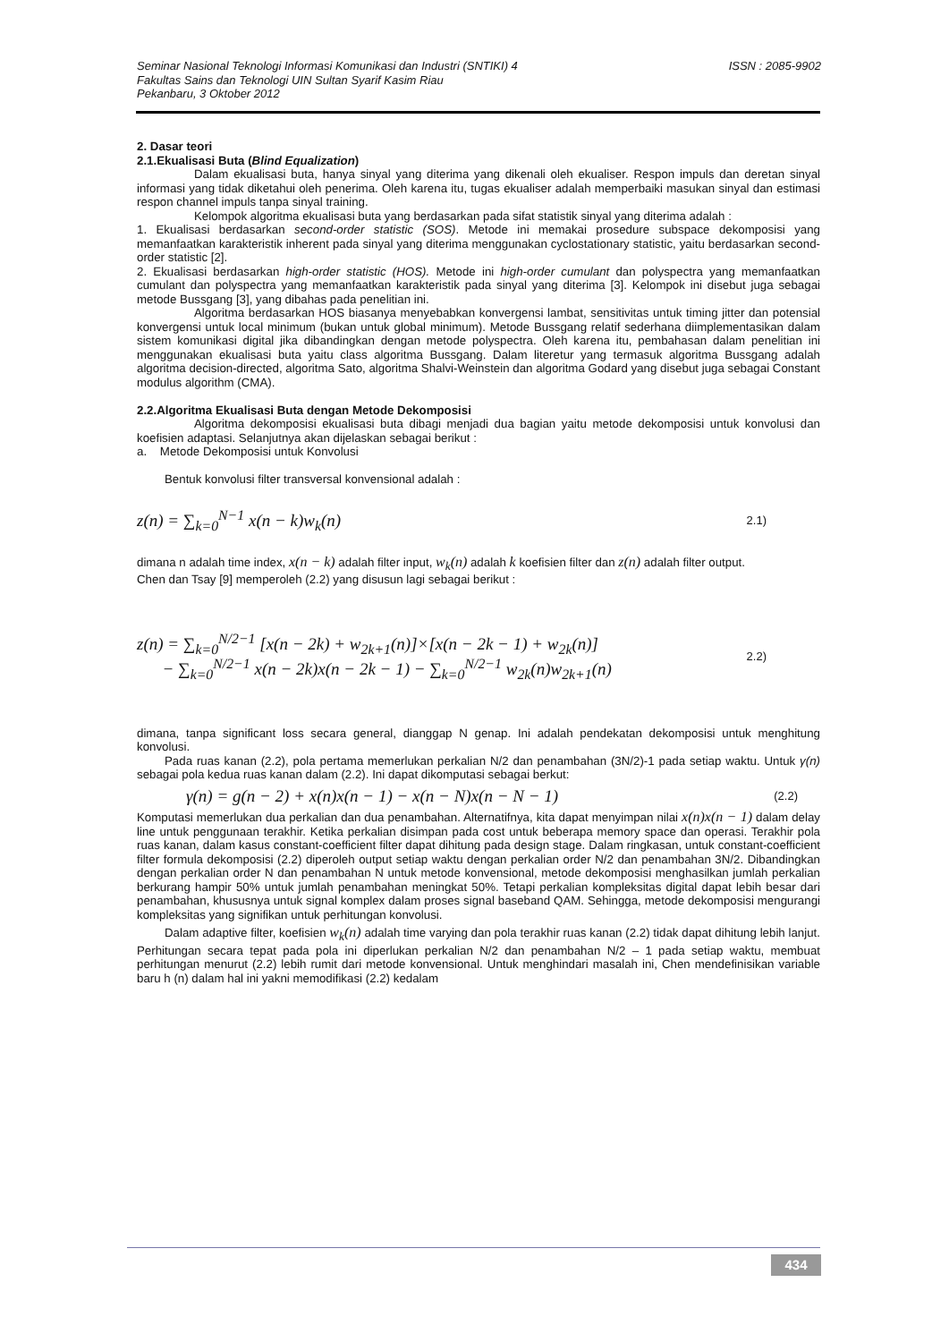ISSN : 2085-9902 Seminar Nasional Teknologi Informasi Komunikasi dan Industri (SNTIKI) 4
Fakultas Sains dan Teknologi UIN Sultan Syarif Kasim Riau
Pekanbaru, 3 Oktober 2012
2. Dasar teori
2.1.Ekualisasi Buta (Blind Equalization)
Dalam ekualisasi buta, hanya sinyal yang diterima yang dikenali oleh ekualiser. Respon impuls dan deretan sinyal informasi yang tidak diketahui oleh penerima. Oleh karena itu, tugas ekualiser adalah memperbaiki masukan sinyal dan estimasi respon channel impuls tanpa sinyal training.
Kelompok algoritma ekualisasi buta yang berdasarkan pada sifat statistik sinyal yang diterima adalah :
1. Ekualisasi berdasarkan second-order statistic (SOS). Metode ini memakai prosedure subspace dekomposisi yang memanfaatkan karakteristik inherent pada sinyal yang diterima menggunakan cyclostationary statistic, yaitu berdasarkan second-order statistic [2].
2. Ekualisasi berdasarkan high-order statistic (HOS). Metode ini high-order cumulant dan polyspectra yang memanfaatkan cumulant dan polyspectra yang memanfaatkan karakteristik pada sinyal yang diterima [3]. Kelompok ini disebut juga sebagai metode Bussgang [3], yang dibahas pada penelitian ini.
Algoritma berdasarkan HOS biasanya menyebabkan konvergensi lambat, sensitivitas untuk timing jitter dan potensial konvergensi untuk local minimum (bukan untuk global minimum). Metode Bussgang relatif sederhana diimplementasikan dalam sistem komunikasi digital jika dibandingkan dengan metode polyspectra. Oleh karena itu, pembahasan dalam penelitian ini menggunakan ekualisasi buta yaitu class algoritma Bussgang. Dalam literetur yang termasuk algoritma Bussgang adalah algoritma decision-directed, algoritma Sato, algoritma Shalvi-Weinstein dan algoritma Godard yang disebut juga sebagai Constant modulus algorithm (CMA).
2.2.Algoritma Ekualisasi Buta dengan Metode Dekomposisi
Algoritma dekomposisi ekualisasi buta dibagi menjadi dua bagian yaitu metode dekomposisi untuk konvolusi dan koefisien adaptasi. Selanjutnya akan dijelaskan sebagai berikut :
a. Metode Dekomposisi untuk Konvolusi
Bentuk konvolusi filter transversal konvensional adalah :
z(n) = ∑<sub>k=0</sub><sup>N−1</sup> x(n − k)w<sub>k</sub>(n) 2.1)
dimana n adalah time index, x(n − k) adalah filter input, w<sub>k</sub>(n) adalah k koefisien filter dan z(n) adalah filter output.
Chen dan Tsay [9] memperoleh (2.2) yang disusun lagi sebagai berikut :
z(n) = ∑<sub>k=0</sub><sup>N/2−1</sup> [x(n − 2k) + w<sub>2k+1</sub>(n)]×[x(n − 2k − 1) + w<sub>2k</sub>(n)]
− ∑<sub>k=0</sub><sup>N/2−1</sup> x(n − 2k)x(n − 2k − 1) − ∑<sub>k=0</sub><sup>N/2−1</sup> w<sub>2k</sub>(n)w<sub>2k+1</sub>(n) 2.2)
dimana, tanpa significant loss secara general, dianggap N genap. Ini adalah pendekatan dekomposisi untuk menghitung konvolusi.
Pada ruas kanan (2.2), pola pertama memerlukan perkalian N/2 dan penambahan (3N/2)-1 pada setiap waktu. Untuk γ(n) sebagai pola kedua ruas kanan dalam (2.2). Ini dapat dikomputasi sebagai berkut:
γ(n) = g(n − 2) + x(n)x(n − 1) − x(n − N)x(n − N − 1) (2.2)
Komputasi memerlukan dua perkalian dan dua penambahan. Alternatifnya, kita dapat menyimpan nilai x(n)x(n − 1) dalam delay line untuk penggunaan terakhir. Ketika perkalian disimpan pada cost untuk beberapa memory space dan operasi. Terakhir pola ruas kanan, dalam kasus constant-coefficient filter dapat dihitung pada design stage. Dalam ringkasan, untuk constant-coefficient filter formula dekomposisi (2.2) diperoleh output setiap waktu dengan perkalian order N/2 dan penambahan 3N/2. Dibandingkan dengan perkalian order N dan penambahan N untuk metode konvensional, metode dekomposisi menghasilkan jumlah perkalian berkurang hampir 50% untuk jumlah penambahan meningkat 50%. Tetapi perkalian kompleksitas digital dapat lebih besar dari penambahan, khususnya untuk signal komplex dalam proses signal baseband QAM. Sehingga, metode dekomposisi mengurangi kompleksitas yang signifikan untuk perhitungan konvolusi.
Dalam adaptive filter, koefisien w<sub>k</sub>(n) adalah time varying dan pola terakhir ruas kanan (2.2) tidak dapat dihitung lebih lanjut. Perhitungan secara tepat pada pola ini diperlukan perkalian N/2 dan penambahan N/2 – 1 pada setiap waktu, membuat perhitungan menurut (2.2) lebih rumit dari metode konvensional. Untuk menghindari masalah ini, Chen mendefinisikan variable baru h (n) dalam hal ini yakni memodifikasi (2.2) kedalam
434